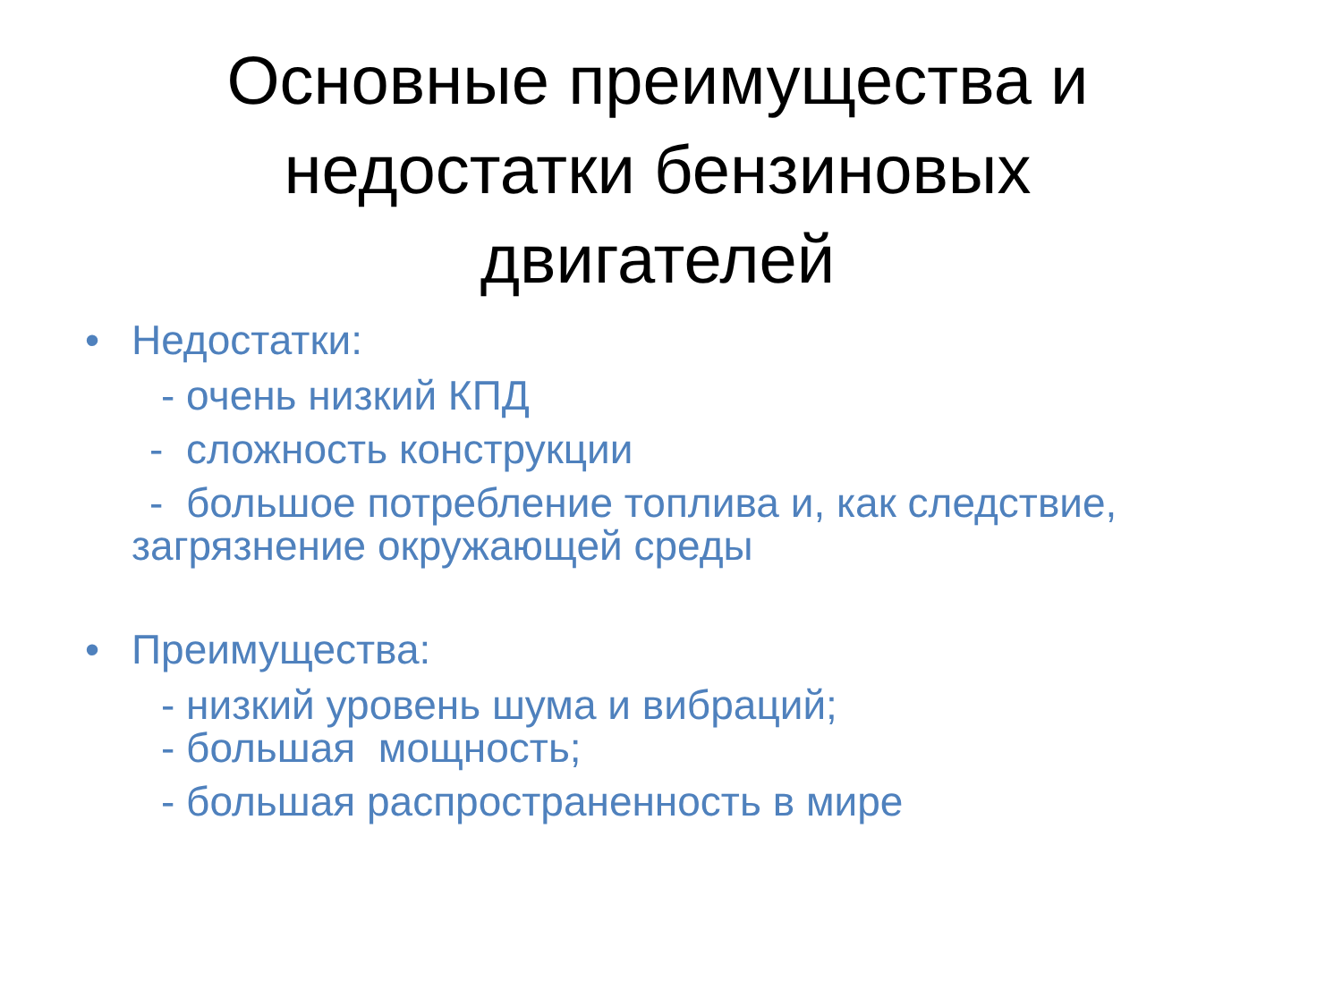Основные преимущества и
недостатки бензиновых
двигателей
• Недостатки:
- очень низкий КПД
- сложность конструкции
- большое потребление топлива и, как следствие,
загрязнение окружающей среды
• Преимущества:
- низкий уровень шума и вибраций;
- большая мощность;
- большая распространенность в мире